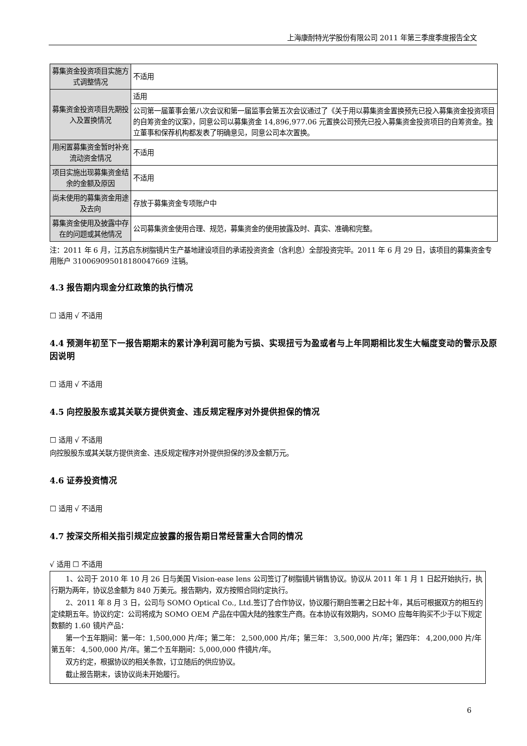上海康耐特光学股份有限公司 2011 年第三季度季度报告全文
| 募集资金投资项目实施方式调整情况 | 不适用 |
| 募集资金投资项目先期投入及置换情况 | 适用 |
| | 公司第一届董事会第八次会议和第一届监事会第五次会议通过了《关于用以募集资金置换预先已投入募集资金投资项目的自筹资金的议案》，同意公司以募集资金 14,896,977.06 元置换公司预先已投入募集资金投资项目的自筹资金。独立董事和保荐机构都发表了明确意见，同意公司本次置换。 |
| 用闲置募集资金暂时补充流动资金情况 | 不适用 |
| 项目实施出现募集资金结余的金额及原因 | 不适用 |
| 尚未使用的募集资金用途及去向 | 存放于募集资金专项账户中 |
| 募集资金使用及披露中存在的问题或其他情况 | 公司募集资金使用合理、规范，募集资金的使用披露及时、真实、准确和完整。 |
注：2011 年 6 月，江苏启东树脂镜片生产基地建设项目的承诺投资资金（含利息）全部投资完毕。2011 年 6 月 29 日，该项目的募集资金专用账户 310069095018180047669 注销。
4.3 报告期内现金分红政策的执行情况
☐ 适用 √ 不适用
4.4 预测年初至下一报告期期末的累计净利润可能为亏损、实现扭亏为盈或者与上年同期相比发生大幅度变动的警示及原因说明
☐ 适用 √ 不适用
4.5 向控股股东或其关联方提供资金、违反规定程序对外提供担保的情况
☐ 适用 √ 不适用
向控股股东或其关联方提供资金、违反规定程序对外提供担保的涉及金额万元。
4.6 证券投资情况
☐ 适用 √ 不适用
4.7 按深交所相关指引规定应披露的报告期日常经营重大合同的情况
√ 适用 ☐ 不适用
1、公司于 2010 年 10 月 26 日与美国 Vision-ease lens 公司签订了树脂镜片销售协议。协议从 2011 年 1 月 1 日起开始执行，执行期为两年，协议总金额为 840 万美元。报告期内，双方按照合同约定执行。
2、2011 年 8 月 3 日，公司与 SOMO Optical Co., Ltd.签订了合作协议，协议履行期自签署之日起十年，其后可根据双方的相互约定续期五年。协议约定：公司将成为 SOMO OEM 产品在中国大陆的独家生产商。在本协议有效期内，SOMO 应每年购买不少于以下规定数额的 1.60 镜片产品：
第一个五年期间：第一年：1,500,000 片/年；第二年： 2,500,000 片/年；第三年： 3,500,000 片/年；第四年： 4,200,000 片/年第五年： 4,500,000 片/年。第二个五年期间：5,000,000 件镜片/年。
双方约定，根据协议的相关条款，订立随后的供应协议。
截止报告期末，该协议尚未开始履行。
6